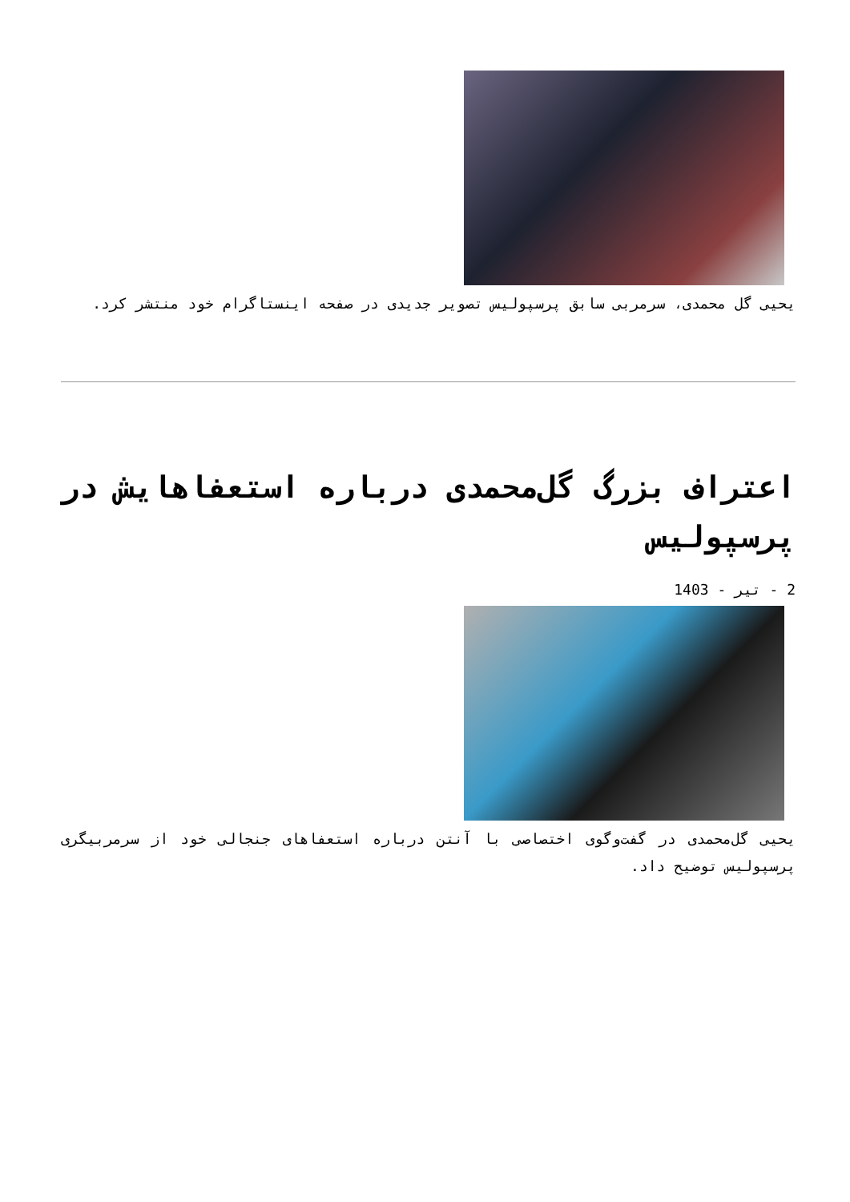یحیی گل محمدی، سرمربی سابق پرسپولیس تصویر جدیدی در صفحه اینستاگرام خود منتشر کرد.
اعتراف بزرگ گل‌محمدی درباره استعفاهایش در پرسپولیس
2 - تیر - 1403
یحیی گل‌محمدی در گفت‌وگوی اختصاصی با آنتن درباره استعفاهای جنجالی خود از سرمربیگری پرسپولیس توضیح داد.